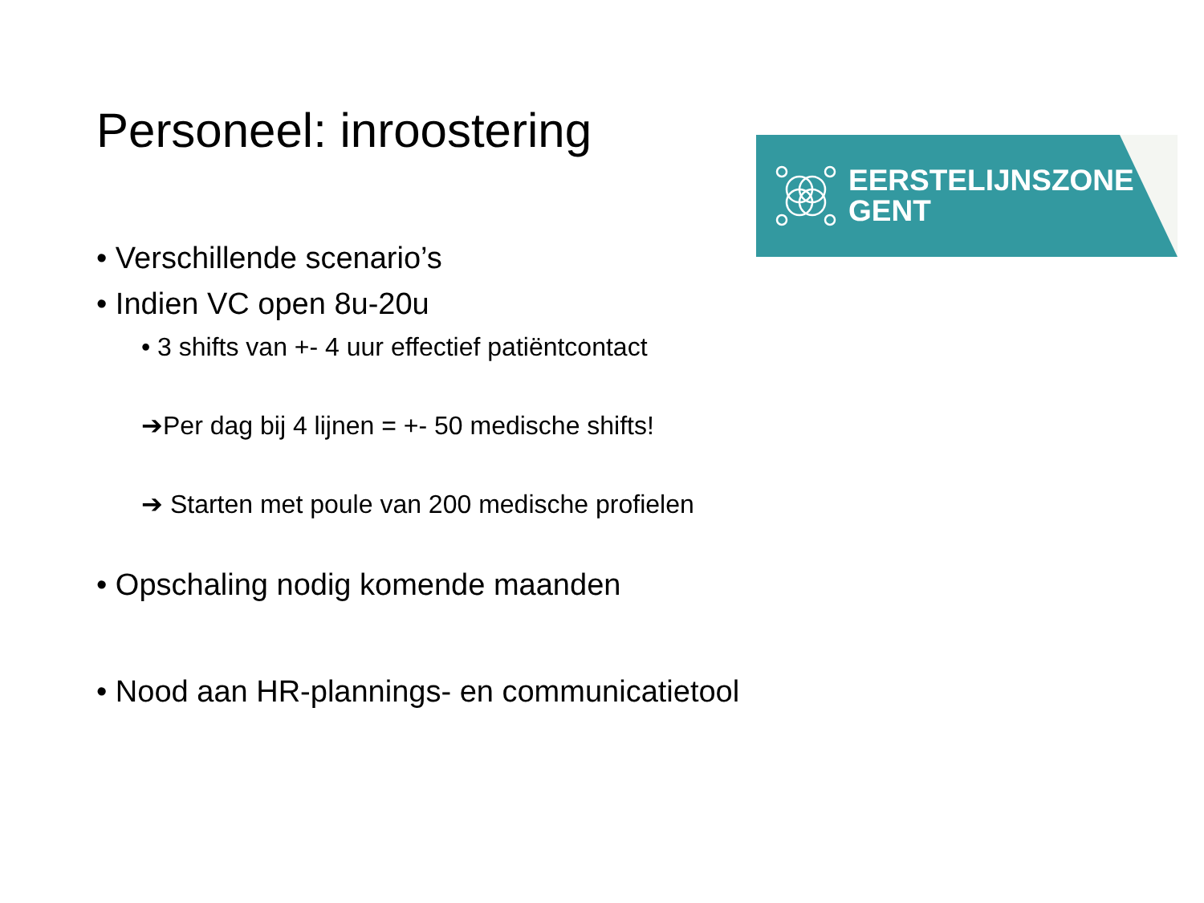Personeel: inroostering
EERSTELIJNSZONE
GENT
• Verschillende scenario’s
• Indien VC open 8u-20u
• 3 shifts van +- 4 uur effectief patiëntcontact
➔Per dag bij 4 lijnen = +- 50 medische shifts!
➔ Starten met poule van 200 medische profielen
• Opschaling nodig komende maanden
• Nood aan HR-plannings- en communicatietool